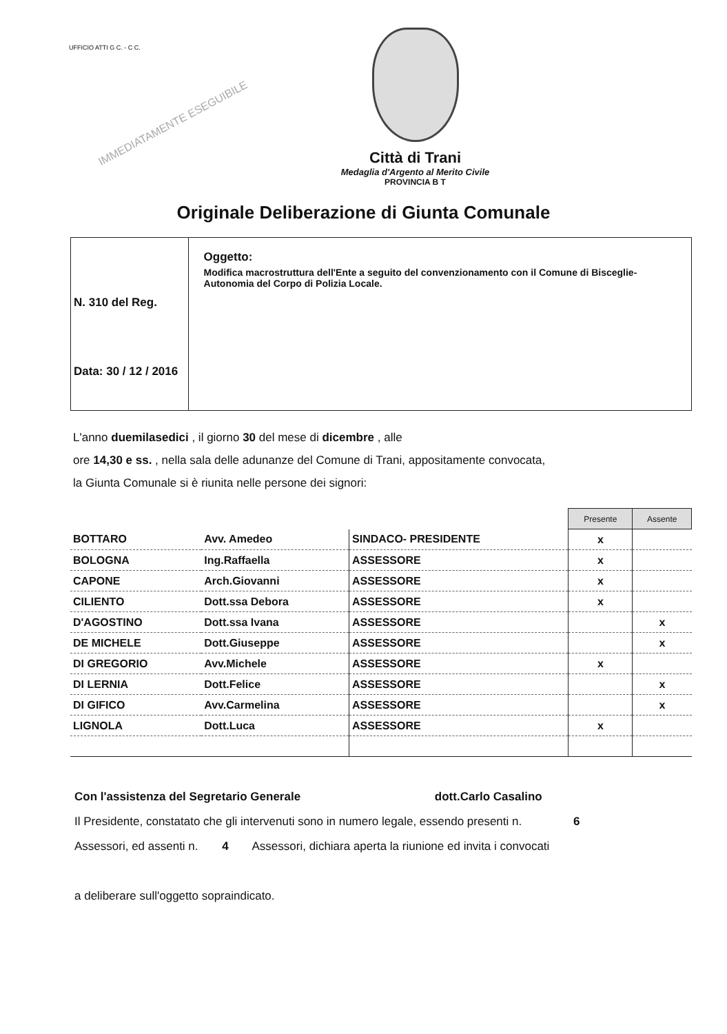UFFICIO ATTI G C. - C C.
IMMEDIATAMENTE ESEGUIBILE
Città di Trani
Medaglia d'Argento al Merito Civile
PROVINCIA B T
Originale Deliberazione di Giunta Comunale
N. 310 del Reg.
Data: 30 / 12 / 2016
Oggetto:
Modifica macrostruttura dell'Ente a seguito del convenzionamento con il Comune di Bisceglie- Autonomia del Corpo di Polizia Locale.
L'anno duemilasedici , il giorno 30 del mese di dicembre , alle
ore 14,30 e ss. , nella sala delle adunanze del Comune di Trani, appositamente convocata,
la Giunta Comunale si è riunita nelle persone dei signori:
| | | | Presente | Assente |
| BOTTARO | Avv. Amedeo | SINDACO- PRESIDENTE | x | |
| BOLOGNA | Ing.Raffaella | ASSESSORE | x | |
| CAPONE | Arch.Giovanni | ASSESSORE | x | |
| CILIENTO | Dott.ssa Debora | ASSESSORE | x | |
| D'AGOSTINO | Dott.ssa Ivana | ASSESSORE | | x |
| DE MICHELE | Dott.Giuseppe | ASSESSORE | | x |
| DI GREGORIO | Avv.Michele | ASSESSORE | x | |
| DI LERNIA | Dott.Felice | ASSESSORE | | x |
| DI GIFICO | Avv.Carmelina | ASSESSORE | | x |
| LIGNOLA | Dott.Luca | ASSESSORE | x | |
Con l'assistenza del Segretario Generale dott.Carlo Casalino
Il Presidente, constatato che gli intervenuti sono in numero legale, essendo presenti n. 6
Assessori, ed assenti n. 4 Assessori, dichiara aperta la riunione ed invita i convocati
a deliberare sull'oggetto sopraindicato.